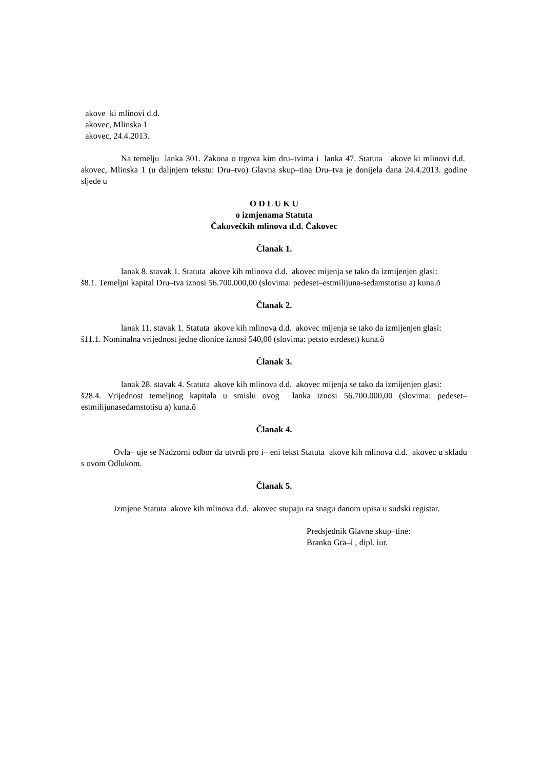akove ki mlinovi d.d.
akovec, Mlinska 1
akovec, 24.4.2013.
Na temelju lanka 301. Zakona o trgova kim dru–tvima i lanka 47. Statuta akove ki mlinovi d.d. akovec, Mlinska 1 (u daljnjem tekstu: Dru–tvo) Glavna skup–tina Dru–tva je donijela dana 24.4.2013. godine sljede u
O D L U K U
o izmjenama Statuta
Čakovečkih mlinova d.d. Čakovec
Članak 1.
lanak 8. stavak 1. Statuta akove kih mlinova d.d. akovec mijenja se tako da izmijenjen glasi:
š8.1. Temeljni kapital Dru–tva iznosi 56.700.000,00 (slovima: pedeset–estmilijuna-sedamstotisu a) kuna.õ
Članak 2.
lanak 11. stavak 1. Statuta akove kih mlinova d.d. akovec mijenja se tako da izmijenjen glasi:
š11.1. Nominalna vrijednost jedne dionice iznosi 540,00 (slovima: petsto etrdeset) kuna.õ
Članak 3.
lanak 28. stavak 4. Statuta akove kih mlinova d.d. akovec mijenja se tako da izmijenjen glasi:
š28.4. Vrijednost temeljnog kapitala u smislu ovog lanka iznosi 56.700.000,00 (slovima: pedeset–estmilijunasedamstotisu a) kuna.õ
Članak 4.
Ovla– uje se Nadzorni odbor da utvrdi pro i– eni tekst Statuta akove kih mlinova d.d. akovec u skladu s ovom Odlukom.
Članak 5.
Izmjene Statuta akove kih mlinova d.d. akovec stupaju na snagu danom upisa u sudski registar.
Predsjednik Glavne skup–tine:
Branko Gra–i , dipl. iur.